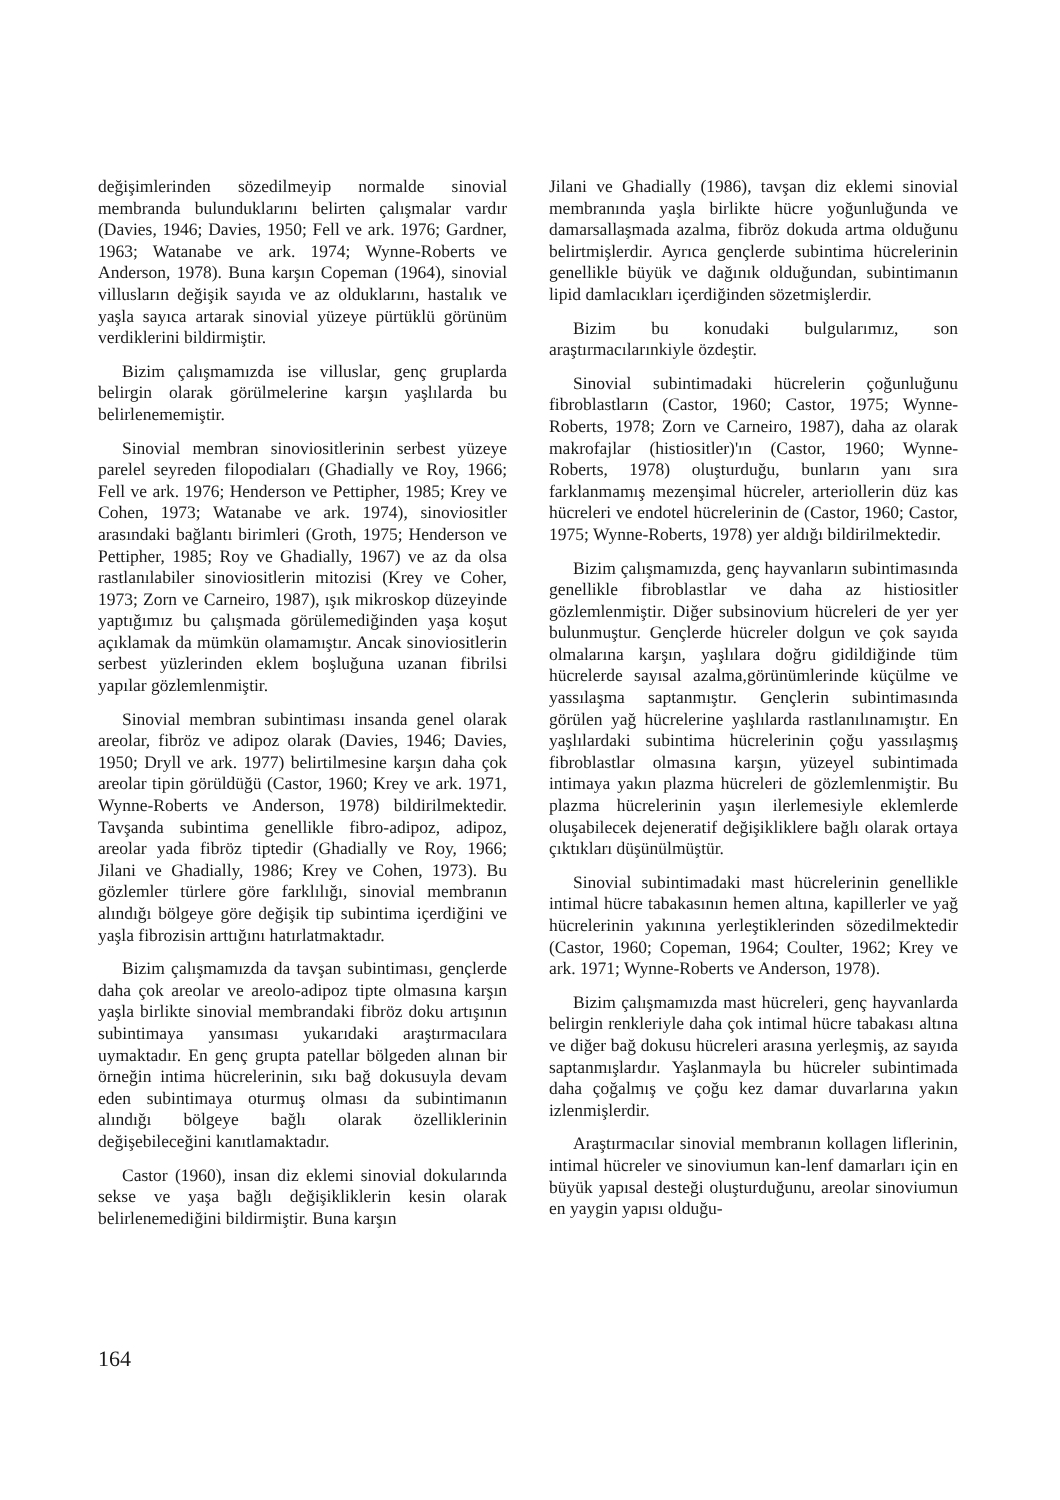değişimlerinden sözedilmeyip normalde sinovial membranda bulunduklarını belirten çalışmalar vardır (Davies, 1946; Davies, 1950; Fell ve ark. 1976; Gardner, 1963; Watanabe ve ark. 1974; Wynne-Roberts ve Anderson, 1978). Buna karşın Copeman (1964), sinovial villusların değişik sayıda ve az olduklarını, hastalık ve yaşla sayıca artarak sinovial yüzeye pürtüklü görünüm verdiklerini bildirmiştir.
Bizim çalışmamızda ise villuslar, genç gruplarda belirgin olarak görülmelerine karşın yaşlılarda bu belirlenememiştir.
Sinovial membran sinoviositlerinin serbest yüzeye parelel seyreden filopodiaları (Ghadially ve Roy, 1966; Fell ve ark. 1976; Henderson ve Pettipher, 1985; Krey ve Cohen, 1973; Watanabe ve ark. 1974), sinoviositler arasındaki bağlantı birimleri (Groth, 1975; Henderson ve Pettipher, 1985; Roy ve Ghadially, 1967) ve az da olsa rastlanılabiler sinoviositlerin mitozisi (Krey ve Coher, 1973; Zorn ve Carneiro, 1987), ışık mikroskop düzeyinde yaptığımız bu çalışmada görülemediğinden yaşa koşut açıklamak da mümkün olamamıştır. Ancak sinoviositlerin serbest yüzlerinden eklem boşluğuna uzanan fibrilsi yapılar gözlemlenmiştir.
Sinovial membran subintiması insanda genel olarak areolar, fibröz ve adipoz olarak (Davies, 1946; Davies, 1950; Dryll ve ark. 1977) belirtilmesine karşın daha çok areolar tipin görüldüğü (Castor, 1960; Krey ve ark. 1971, Wynne-Roberts ve Anderson, 1978) bildirilmektedir. Tavşanda subintima genellikle fibro-adipoz, adipoz, areolar yada fibröz tiptedir (Ghadially ve Roy, 1966; Jilani ve Ghadially, 1986; Krey ve Cohen, 1973). Bu gözlemler türlere göre farklılığı, sinovial membranın alındığı bölgeye göre değişik tip subintima içerdiğini ve yaşla fibrozisin arttığını hatırlatmaktadır.
Bizim çalışmamızda da tavşan subintiması, gençlerde daha çok areolar ve areolo-adipoz tipte olmasına karşın yaşla birlikte sinovial membrandaki fibröz doku artışının subintimaya yansıması yukarıdaki araştırmacılara uymaktadır. En genç grupta patellar bölgeden alınan bir örneğin intima hücrelerinin, sıkı bağ dokusuyla devam eden subintimaya oturmuş olması da subintimanın alındığı bölgeye bağlı olarak özelliklerinin değişebileceğini kanıtlamaktadır.
Castor (1960), insan diz eklemi sinovial dokularında sekse ve yaşa bağlı değişikliklerin kesin olarak belirlenemediğini bildirmiştir. Buna karşın
Jilani ve Ghadially (1986), tavşan diz eklemi sinovial membranında yaşla birlikte hücre yoğunluğunda ve damarsallaşmada azalma, fibröz dokuda artma olduğunu belirtmişlerdir. Ayrıca gençlerde subintima hücrelerinin genellikle büyük ve dağınık olduğundan, subintimanın lipid damlacıkları içerdiğinden sözetmişlerdir.
Bizim bu konudaki bulgularımız, son araştırmacılarınkiyle özdeştir.
Sinovial subintimadaki hücrelerin çoğunluğunu fibroblastların (Castor, 1960; Castor, 1975; Wynne-Roberts, 1978; Zorn ve Carneiro, 1987), daha az olarak makrofajlar (histiositler)'ın (Castor, 1960; Wynne-Roberts, 1978) oluşturduğu, bunların yanı sıra farklanmamış mezenşimal hücreler, arteriollerin düz kas hücreleri ve endotel hücrelerinin de (Castor, 1960; Castor, 1975; Wynne-Roberts, 1978) yer aldığı bildirilmektedir.
Bizim çalışmamızda, genç hayvanların subintimasında genellikle fibroblastlar ve daha az histiositler gözlemlenmiştir. Diğer subsinovium hücreleri de yer yer bulunmuştur. Gençlerde hücreler dolgun ve çok sayıda olmalarına karşın, yaşlılara doğru gidildiğinde tüm hücrelerde sayısal azalma,görünümlerinde küçülme ve yassılaşma saptanmıştır. Gençlerin subintimasında görülen yağ hücrelerine yaşlılarda rastlanılınamıştır. En yaşlılardaki subintima hücrelerinin çoğu yassılaşmış fibroblastlar olmasına karşın, yüzeyel subintimada intimaya yakın plazma hücreleri de gözlemlenmiştir. Bu plazma hücrelerinin yaşın ilerlemesiyle eklemlerde oluşabilecek dejeneratif değişikliklere bağlı olarak ortaya çıktıkları düşünülmüştür.
Sinovial subintimadaki mast hücrelerinin genellikle intimal hücre tabakasının hemen altına, kapillerler ve yağ hücrelerinin yakınına yerleştiklerinden sözedilmektedir (Castor, 1960; Copeman, 1964; Coulter, 1962; Krey ve ark. 1971; Wynne-Roberts ve Anderson, 1978).
Bizim çalışmamızda mast hücreleri, genç hayvanlarda belirgin renkleriyle daha çok intimal hücre tabakası altına ve diğer bağ dokusu hücreleri arasına yerleşmiş, az sayıda saptanmışlardır. Yaşlanmayla bu hücreler subintimada daha çoğalmış ve çoğu kez damar duvarlarına yakın izlenmişlerdir.
Araştırmacılar sinovial membranın kollagen liflerinin, intimal hücreler ve sinoviumun kan-lenf damarları için en büyük yapısal desteği oluşturduğunu, areolar sinoviumun en yaygin yapısı olduğu-
164